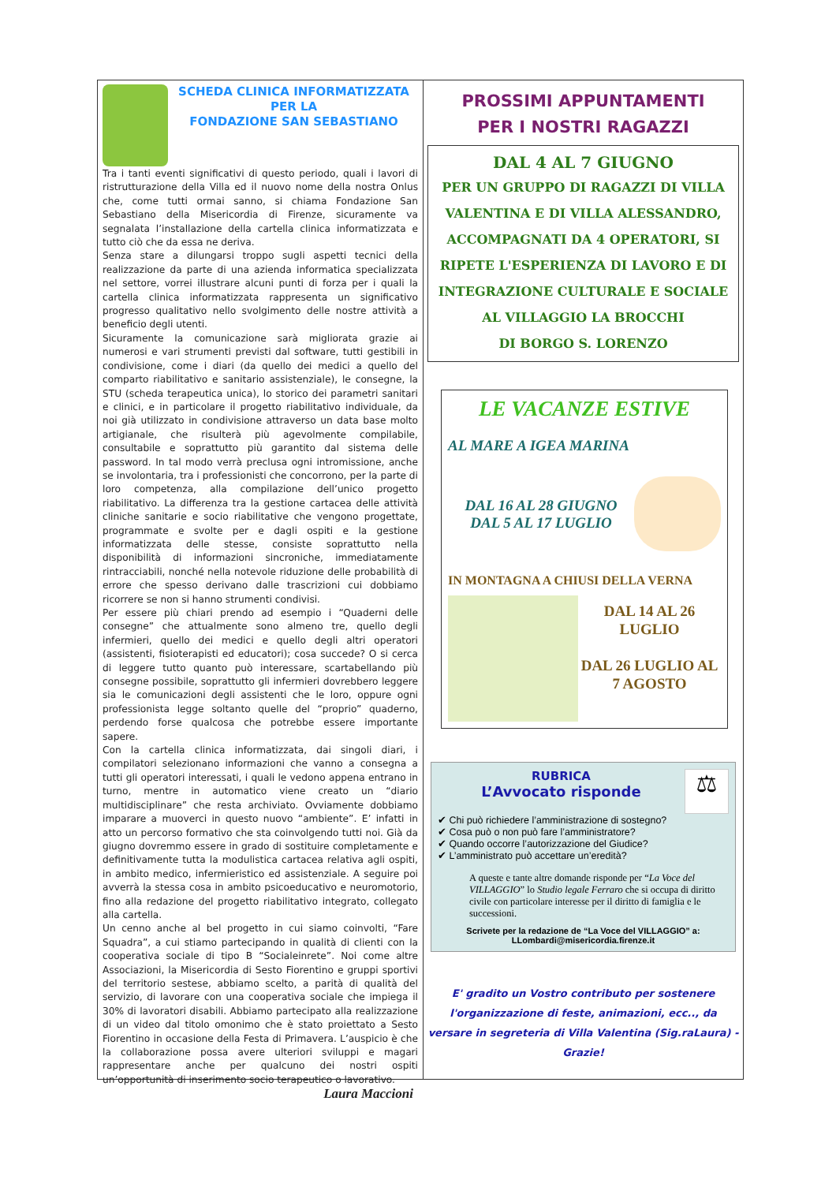SCHEDA CLINICA INFORMATIZZATA
PER LA
FONDAZIONE SAN SEBASTIANO
Tra i tanti eventi significativi di questo periodo, quali i lavori di ristrutturazione della Villa ed il nuovo nome della nostra Onlus che, come tutti ormai sanno, si chiama Fondazione San Sebastiano della Misericordia di Firenze, sicuramente va segnalata l’installazione della cartella clinica informatizzata e tutto ciò che da essa ne deriva.
Senza stare a dilungarsi troppo sugli aspetti tecnici della realizzazione da parte di una azienda informatica specializzata nel settore, vorrei illustrare alcuni punti di forza per i quali la cartella clinica informatizzata rappresenta un significativo progresso qualitativo nello svolgimento delle nostre attività a beneficio degli utenti.
Sicuramente la comunicazione sarà migliorata grazie ai numerosi e vari strumenti previsti dal software, tutti gestibili in condivisione, come i diari (da quello dei medici a quello del comparto riabilitativo e sanitario assistenziale), le consegne, la STU (scheda terapeutica unica), lo storico dei parametri sanitari e clinici, e in particolare il progetto riabilitativo individuale, da noi già utilizzato in condivisione attraverso un data base molto artigianale, che risulterà più agevolmente compilabile, consultabile e soprattutto più garantito dal sistema delle password. In tal modo verrà preclusa ogni intromissione, anche se involontaria, tra i professionisti che concorrono, per la parte di loro competenza, alla compilazione dell’unico progetto riabilitativo. La differenza tra la gestione cartacea delle attività cliniche sanitarie e socio riabilitative che vengono progettate, programmate e svolte per e dagli ospiti e la gestione informatizzata delle stesse, consiste soprattutto nella disponibilità di informazioni sincroniche, immediatamente rintracciabili, nonché nella notevole riduzione delle probabilità di errore che spesso derivano dalle trascrizioni cui dobbiamo ricorrere se non si hanno strumenti condivisi.
Per essere più chiari prendo ad esempio i “Quaderni delle consegne” che attualmente sono almeno tre, quello degli infermieri, quello dei medici e quello degli altri operatori (assistenti, fisioterapisti ed educatori); cosa succede? O si cerca di leggere tutto quanto può interessare, scartabellando più consegne possibile, soprattutto gli infermieri dovrebbero leggere sia le comunicazioni degli assistenti che le loro, oppure ogni professionista legge soltanto quelle del “proprio” quaderno, perdendo forse qualcosa che potrebbe essere importante sapere.
Con la cartella clinica informatizzata, dai singoli diari, i compilatori selezionano informazioni che vanno a consegna a tutti gli operatori interessati, i quali le vedono appena entrano in turno, mentre in automatico viene creato un “diario multidisciplinare” che resta archiviato. Ovviamente dobbiamo imparare a muoverci in questo nuovo “ambiente”. E’ infatti in atto un percorso formativo che sta coinvolgendo tutti noi. Già da giugno dovremmo essere in grado di sostituire completamente e definitivamente tutta la modulistica cartacea relativa agli ospiti, in ambito medico, infermieristico ed assistenziale. A seguire poi avverrà la stessa cosa in ambito psicoeducativo e neuromotorio, fino alla redazione del progetto riabilitativo integrato, collegato alla cartella.
Un cenno anche al bel progetto in cui siamo coinvolti, “Fare Squadra”, a cui stiamo partecipando in qualità di clienti con la cooperativa sociale di tipo B “Socialeinrete”. Noi come altre Associazioni, la Misericordia di Sesto Fiorentino e gruppi sportivi del territorio sestese, abbiamo scelto, a parità di qualità del servizio, di lavorare con una cooperativa sociale che impiega il 30% di lavoratori disabili. Abbiamo partecipato alla realizzazione di un video dal titolo omonimo che è stato proiettato a Sesto Fiorentino in occasione della Festa di Primavera. L’auspicio è che la collaborazione possa avere ulteriori sviluppi e magari rappresentare anche per qualcuno dei nostri ospiti un’opportunità di inserimento socio terapeutico o lavorativo.
Laura Maccioni
PROSSIMI APPUNTAMENTI
PER I NOSTRI RAGAZZI
DAL 4 AL 7 GIUGNO
PER UN GRUPPO DI RAGAZZI DI VILLA VALENTINA E DI VILLA ALESSANDRO, ACCOMPAGNATI DA 4 OPERATORI, SI RIPETE L'ESPERIENZA DI LAVORO E DI INTEGRAZIONE CULTURALE E SOCIALE AL VILLAGGIO LA BROCCHI
DI BORGO S. LORENZO
LE VACANZE ESTIVE
AL MARE A IGEA MARINA
DAL 16 AL 28 GIUGNO
DAL 5 AL 17 LUGLIO
IN MONTAGNA A CHIUSI DELLA VERNA
DAL 14 AL 26 LUGLIO
DAL 26 LUGLIO AL 7 AGOSTO
RUBRICA
L’Avvocato risponde
⚖
✔ Chi può richiedere l’amministrazione di sostegno?
✔ Cosa può o non può fare l’amministratore?
✔ Quando occorre l’autorizzazione del Giudice?
✔ L’amministrato può accettare un’eredità?
A queste e tante altre domande risponde per “La Voce del VILLAGGIO” lo Studio legale Ferraro che si occupa di diritto civile con particolare interesse per il diritto di famiglia e le successioni.
Scrivete per la redazione de “La Voce del VILLAGGIO” a:
LLombardi@misericordia.firenze.it
E' gradito un Vostro contributo per sostenere l'organizzazione di feste, animazioni, ecc.., da versare in segreteria di Villa Valentina (Sig.raLaura) - Grazie!